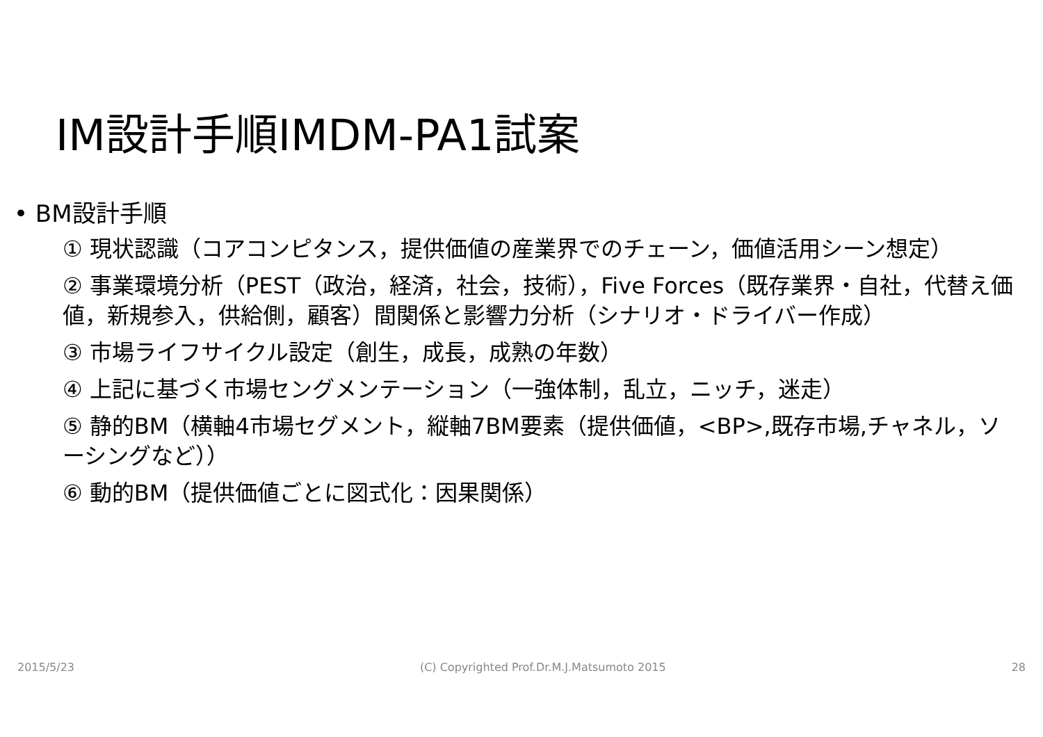IM設計手順IMDM-PA1試案
• BM設計手順
① 現状認識（コアコンピタンス，提供価値の産業界でのチェーン，価値活用シーン想定）
② 事業環境分析（PEST（政治，経済，社会，技術），Five Forces（既存業界・自社，代替え価値，新規参入，供給側，顧客）間関係と影響力分析（シナリオ・ドライバー作成）
③ 市場ライフサイクル設定（創生，成長，成熟の年数）
④ 上記に基づく市場セングメンテーション（一強体制，乱立，ニッチ，迷走）
⑤ 静的BM（横軸4市場セグメント，縦軸7BM要素（提供価値，<BP>,既存市場,チャネル，ソーシングなど））
⑥ 動的BM（提供価値ごとに図式化：因果関係）
2015/5/23 (C) Copyrighted Prof.Dr.M.J.Matsumoto 2015 28